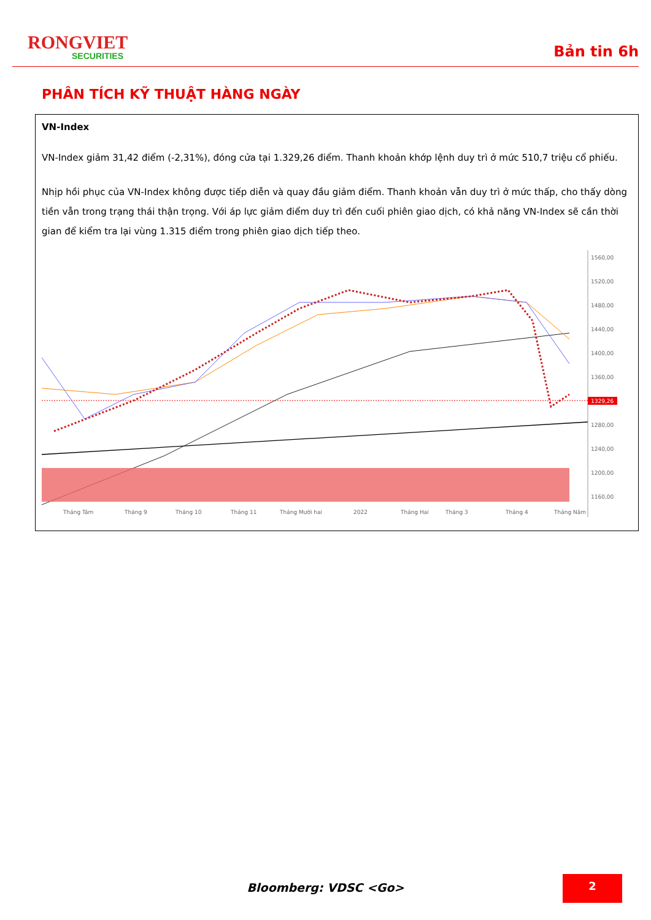RONGVIET
SECURITIES
Bản tin 6h
PHÂN TÍCH KỸ THUẬT HÀNG NGÀY
VN-Index
VN-Index giảm 31,42 điểm (-2,31%), đóng cửa tại 1.329,26 điểm. Thanh khoản khớp lệnh duy trì ở mức 510,7 triệu cổ phiếu.
Nhịp hồi phục của VN-Index không được tiếp diễn và quay đầu giảm điểm. Thanh khoản vẫn duy trì ở mức thấp, cho thấy dòng tiền vẫn trong trạng thái thận trọng. Với áp lực giảm điểm duy trì đến cuối phiên giao dịch, có khả năng VN-Index sẽ cần thời gian để kiểm tra lại vùng 1.315 điểm trong phiên giao dịch tiếp theo.
1560,00
1520,00
1480,00
1440,00
1400,00
1360,00
1280,00
1240,00
1200,00
1160,00
Tháng Tám
Tháng 9
Tháng 10
Tháng 11
Tháng Mười hai
2022
Tháng Hai
Tháng 3
Tháng 4
Tháng Năm
1329,26
Bloomberg: VDSC <Go>
2